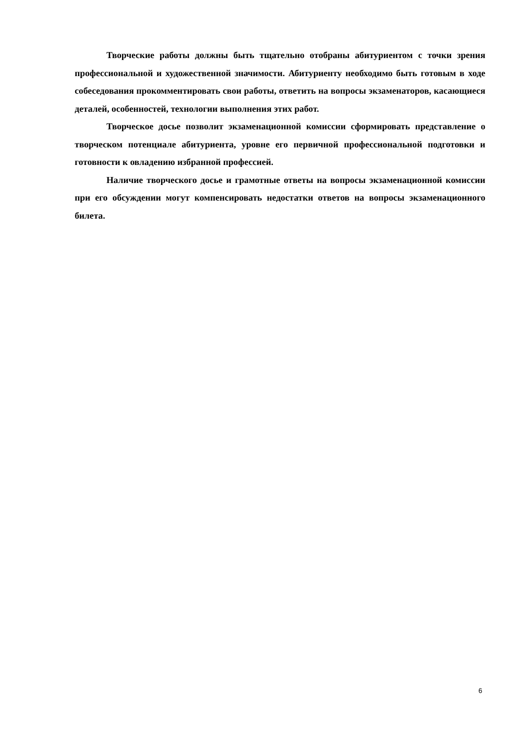Творческие работы должны быть тщательно отобраны абитуриентом с точки зрения профессиональной и художественной значимости. Абитуриенту необходимо быть готовым в ходе собеседования прокомментировать свои работы, ответить на вопросы экзаменаторов, касающиеся деталей, особенностей, технологии выполнения этих работ.
Творческое досье позволит экзаменационной комиссии сформировать представление о творческом потенциале абитуриента, уровне его первичной профессиональной подготовки и готовности к овладению избранной профессией.
Наличие творческого досье и грамотные ответы на вопросы экзаменационной комиссии при его обсуждении могут компенсировать недостатки ответов на вопросы экзаменационного билета.
6